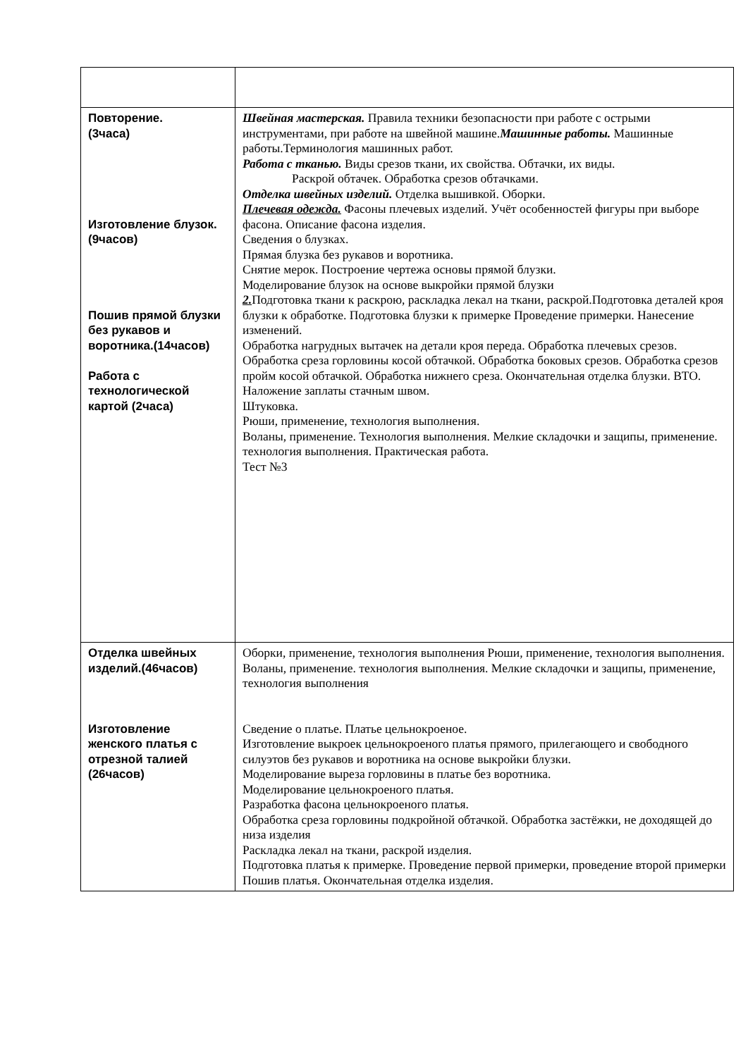| Повторение. (3часа) Изготовление блузок. (9часов) Пошив прямой блузки без рукавов и воротника.(14часов) Работа с технологической картой (2часа) | Швейная мастерская. Правила техники безопасности при работе с острыми инструментами, при работе на швейной машине. Машинные работы. Машинные работы.Терминология машинных работ. Работа с тканью. Виды срезов ткани, их свойства. Обтачки, их виды. Раскрой обтачек. Обработка срезов обтачками. Отделка швейных изделий. Отделка вышивкой. Оборки. Плечевая одежда. Фасоны плечевых изделий. Учёт особенностей фигуры при выборе фасона. Описание фасона изделия. Сведения о блузках. Прямая блузка без рукавов и воротника. Снятие мерок. Построение чертежа основы прямой блузки. Моделирование блузок на основе выкройки прямой блузки 2. Подготовка ткани к раскрою, раскладка лекал на ткани, раскрой.Подготовка деталей кроя блузки к обработке. Подготовка блузки к примерке Проведение примерки. Нанесение изменений. Обработка нагрудных вытачек на детали кроя переда. Обработка плечевых срезов. Обработка среза горловины косой обтачкой. Обработка боковых срезов. Обработка срезов пройм косой обтачкой. Обработка нижнего среза. Окончательная отделка блузки. ВТО. Наложение заплаты стачным швом. Штуковка. Рюши, применение, технология выполнения. Воланы, применение. Технология выполнения. Мелкие складочки и защипы, применение. технология выполнения. Практическая работа. Тест №3 |
| Отделка швейных изделий.(46часов) Изготовление женского платья с отрезной талией (26часов) | Оборки, применение, технология выполнения Рюши, применение, технология выполнения. Воланы, применение. технология выполнения. Мелкие складочки и защипы, применение, технология выполнения Сведение о платье. Платье цельнокроеное. Изготовление выкроек цельнокроеного платья прямого, прилегающего и свободного силуэтов без рукавов и воротника на основе выкройки блузки. Моделирование выреза горловины в платье без воротника. Моделирование цельнокроеного платья. Разработка фасона цельнокроеного платья. Обработка среза горловины подкройной обтачкой. Обработка застёжки, не доходящей до низа изделия Раскладка лекал на ткани, раскрой изделия. Подготовка платья к примерке. Проведение первой примерки, проведение второй примерки Пошив платья. Окончательная отделка изделия. |